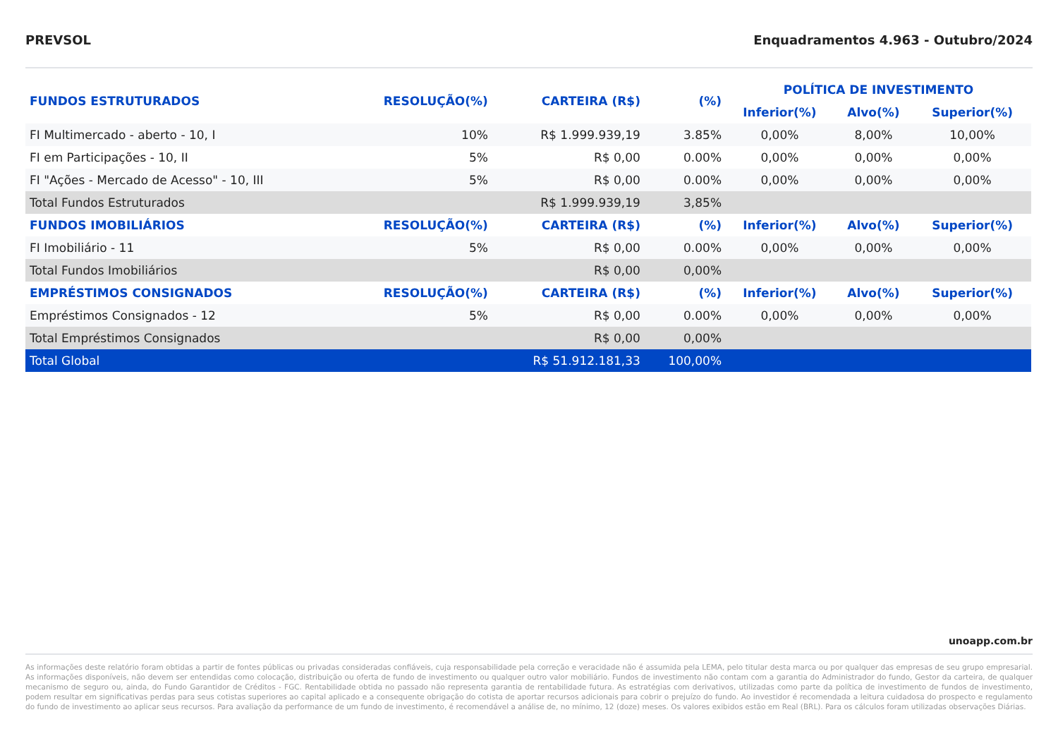PREVSOL Enquadramentos 4.963 - Outubro/2024
| FUNDOS ESTRUTURADOS | RESOLUÇÃO(%) | CARTEIRA (R$) | (%) | POLÍTICA DE INVESTIMENTO | | |
| --- | --- | --- | --- | --- | --- | --- |
| | | | | Inferior(%) | Alvo(%) | Superior(%) |
| FI Multimercado - aberto - 10, I | 10% | R$ 1.999.939,19 | 3.85% | 0,00% | 8,00% | 10,00% |
| FI em Participações - 10, II | 5% | R$ 0,00 | 0.00% | 0,00% | 0,00% | 0,00% |
| FI "Ações - Mercado de Acesso" - 10, III | 5% | R$ 0,00 | 0.00% | 0,00% | 0,00% | 0,00% |
| Total Fundos Estruturados | | R$ 1.999.939,19 | 3,85% | | | |
| FUNDOS IMOBILIÁRIOS | RESOLUÇÃO(%) | CARTEIRA (R$) | (%) | Inferior(%) | Alvo(%) | Superior(%) |
| FI Imobiliário - 11 | 5% | R$ 0,00 | 0.00% | 0,00% | 0,00% | 0,00% |
| Total Fundos Imobiliários | | R$ 0,00 | 0,00% | | | |
| EMPRÉSTIMOS CONSIGNADOS | RESOLUÇÃO(%) | CARTEIRA (R$) | (%) | Inferior(%) | Alvo(%) | Superior(%) |
| Empréstimos Consignados - 12 | 5% | R$ 0,00 | 0.00% | 0,00% | 0,00% | 0,00% |
| Total Empréstimos Consignados | | R$ 0,00 | 0,00% | | | |
| Total Global | | R$ 51.912.181,33 | 100,00% | | | |
unoapp.com.br
As informações deste relatório foram obtidas a partir de fontes públicas ou privadas consideradas confiáveis, cuja responsabilidade pela correção e veracidade não é assumida pela LEMA, pelo titular desta marca ou por qualquer das empresas de seu grupo empresarial. As informações disponíveis, não devem ser entendidas como colocação, distribuição ou oferta de fundo de investimento ou qualquer outro valor mobiliário. Fundos de investimento não contam com a garantia do Administrador do fundo, Gestor da carteira, de qualquer mecanismo de seguro ou, ainda, do Fundo Garantidor de Créditos - FGC. Rentabilidade obtida no passado não representa garantia de rentabilidade futura. As estratégias com derivativos, utilizadas como parte da política de investimento de fundos de investimento, podem resultar em significativas perdas para seus cotistas superiores ao capital aplicado e a consequente obrigação do cotista de aportar recursos adicionais para cobrir o prejuízo do fundo. Ao investidor é recomendada a leitura cuidadosa do prospecto e regulamento do fundo de investimento ao aplicar seus recursos. Para avaliação da performance de um fundo de investimento, é recomendável a análise de, no mínimo, 12 (doze) meses. Os valores exibidos estão em Real (BRL). Para os cálculos foram utilizadas observações Diárias.